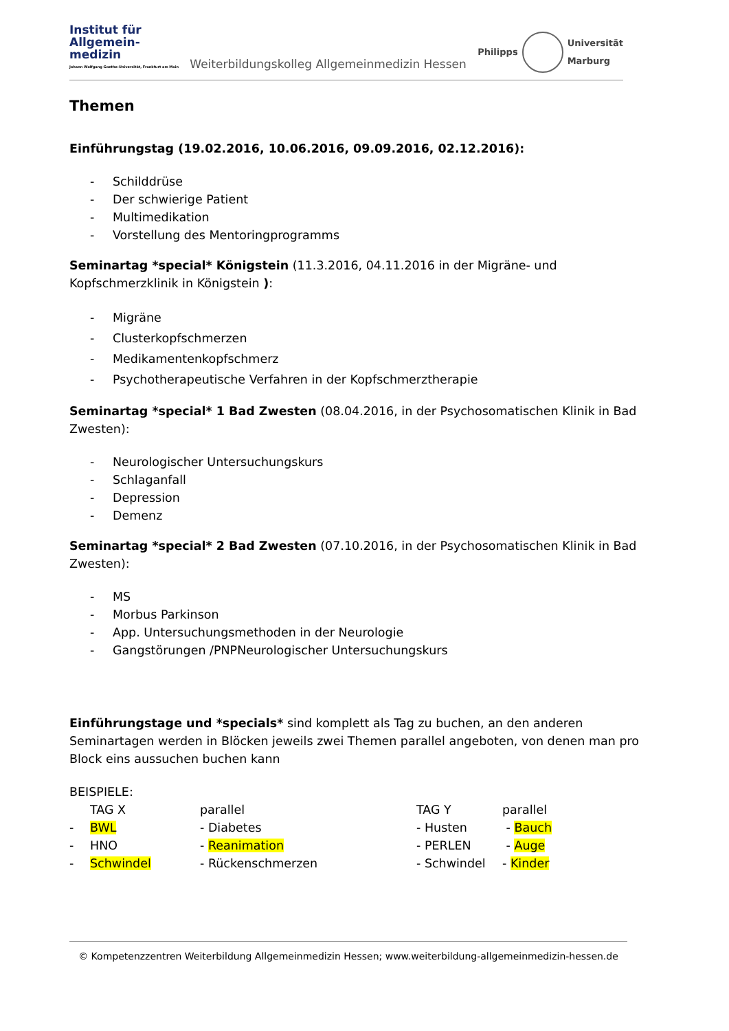Institut für
Allgemein-
medizin
Johann Wolfgang Goethe-Universität, Frankfurt am Main
Weiterbildungskolleg Allgemeinmedizin Hessen
Philipps
Universität
Marburg
Themen
Einführungstag (19.02.2016, 10.06.2016, 09.09.2016, 02.12.2016):
- Schilddrüse
- Der schwierige Patient
- Multimedikation
- Vorstellung des Mentoringprogramms
Seminartag *special* Königstein (11.3.2016, 04.11.2016 in der Migräne- und Kopfschmerzklinik in Königstein ):
- Migräne
- Clusterkopfschmerzen
- Medikamentenkopfschmerz
- Psychotherapeutische Verfahren in der Kopfschmerztherapie
Seminartag *special* 1 Bad Zwesten (08.04.2016, in der Psychosomatischen Klinik in Bad Zwesten):
- Neurologischer Untersuchungskurs
- Schlaganfall
- Depression
- Demenz
Seminartag *special* 2 Bad Zwesten (07.10.2016, in der Psychosomatischen Klinik in Bad Zwesten):
- MS
- Morbus Parkinson
- App. Untersuchungsmethoden in der Neurologie
- Gangstörungen /PNPNeurologischer Untersuchungskurs
Einführungstage und *specials* sind komplett als Tag zu buchen, an den anderen Seminartagen werden in Blöcken jeweils zwei Themen parallel angeboten, von denen man pro Block eins aussuchen buchen kann
BEISPIELE:
| | TAG X | parallel | TAG Y | parallel |
| - | BWL | - Diabetes | - Husten | - Bauch |
| - | HNO | - Reanimation | - PERLEN | - Auge |
| - | Schwindel | - Rückenschmerzen | - Schwindel | - Kinder |
© Kompetenzzentren Weiterbildung Allgemeinmedizin Hessen; www.weiterbildung-allgemeinmedizin-hessen.de